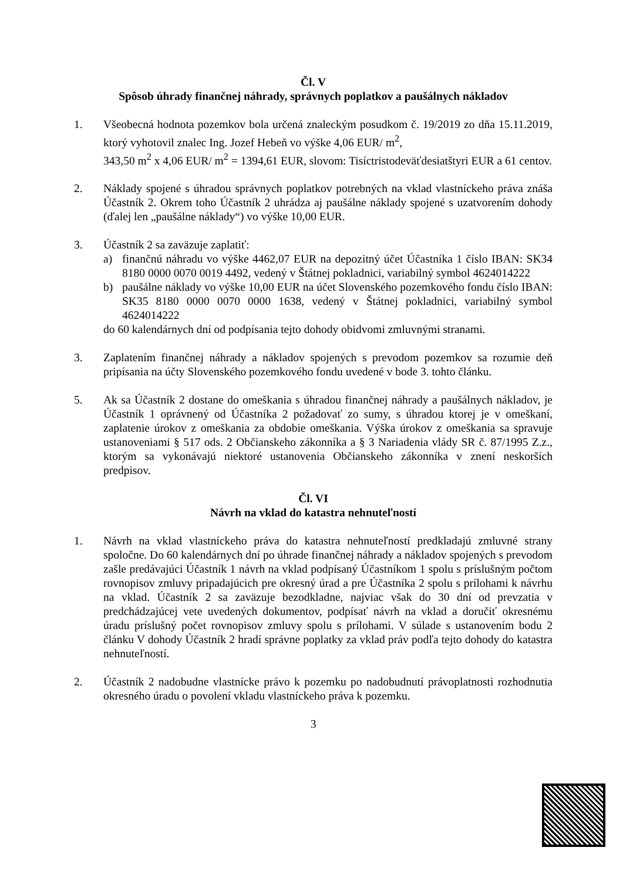Čl. V
Spôsob úhrady finančnej náhrady, správnych poplatkov a paušálnych nákladov
1. Všeobecná hodnota pozemkov bola určená znaleckým posudkom č. 19/2019 zo dňa 15.11.2019, ktorý vyhotovil znalec Ing. Jozef Hebeň vo výške 4,06 EUR/ m<sup>2</sup>,
343,50 m<sup>2</sup> x 4,06 EUR/ m<sup>2</sup> = 1394,61 EUR, slovom: Tisíctristodeväťdesiatštyri EUR a 61 centov.
2. Náklady spojené s úhradou správnych poplatkov potrebných na vklad vlastníckeho práva znáša Účastník 2. Okrem toho Účastník 2 uhrádza aj paušálne náklady spojené s uzatvorením dohody (ďalej len „paušálne náklady“) vo výške 10,00 EUR.
3. Účastník 2 sa zaväzuje zaplatiť:
a) finančnú náhradu vo výške 4462,07 EUR na depozitný účet Účastníka 1 číslo IBAN: SK34 8180 0000 0070 0019 4492, vedený v Štátnej pokladnici, variabilný symbol 4624014222
b) paušálne náklady vo výške 10,00 EUR na účet Slovenského pozemkového fondu číslo IBAN: SK35 8180 0000 0070 0000 1638, vedený v Štátnej pokladnici, variabilný symbol 4624014222
do 60 kalendárnych dní od podpísania tejto dohody obidvomi zmluvnými stranami.
3. Zaplatením finančnej náhrady a nákladov spojených s prevodom pozemkov sa rozumie deň pripísania na účty Slovenského pozemkového fondu uvedené v bode 3. tohto článku.
5. Ak sa Účastník 2 dostane do omeškania s úhradou finančnej náhrady a paušálnych nákladov, je Účastník 1 oprávnený od Účastníka 2 požadovať zo sumy, s úhradou ktorej je v omeškaní, zaplatenie úrokov z omeškania za obdobie omeškania. Výška úrokov z omeškania sa spravuje ustanoveniami § 517 ods. 2 Občianskeho zákonníka a § 3 Nariadenia vlády SR č. 87/1995 Z.z., ktorým sa vykonávajú niektoré ustanovenia Občianskeho zákonníka v znení neskorších predpisov.
Čl. VI
Návrh na vklad do katastra nehnuteľností
1. Návrh na vklad vlastníckeho práva do katastra nehnuteľností predkladajú zmluvné strany spoločne. Do 60 kalendárnych dní po úhrade finančnej náhrady a nákladov spojených s prevodom zašle predávajúci Účastník 1 návrh na vklad podpísaný Účastníkom 1 spolu s príslušným počtom rovnopisov zmluvy pripadajúcich pre okresný úrad a pre Účastníka 2 spolu s prílohami k návrhu na vklad. Účastník 2 sa zaväzuje bezodkladne, najviac však do 30 dní od prevzatia v predchádzajúcej vete uvedených dokumentov, podpísať návrh na vklad a doručiť okresnému úradu príslušný počet rovnopisov zmluvy spolu s prílohami. V súlade s ustanovením bodu 2 článku V dohody Účastník 2 hradí správne poplatky za vklad práv podľa tejto dohody do katastra nehnuteľností.
2. Účastník 2 nadobudne vlastnícke právo k pozemku po nadobudnutí právoplatnosti rozhodnutia okresného úradu o povolení vkladu vlastníckeho práva k pozemku.
3